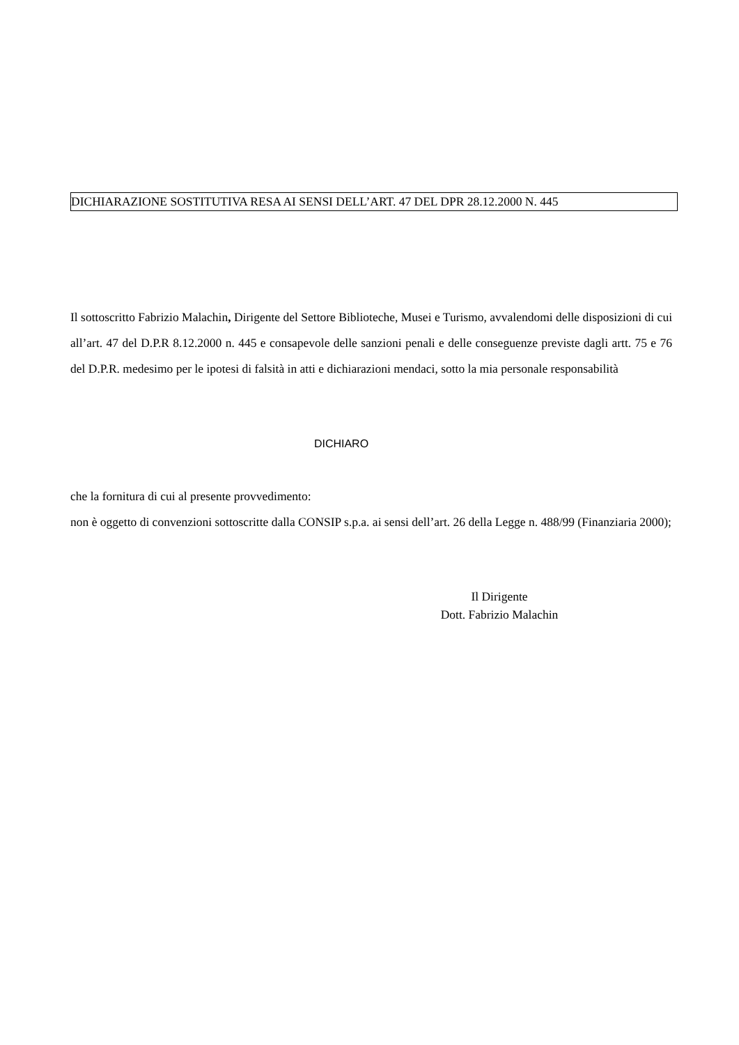DICHIARAZIONE SOSTITUTIVA RESA AI SENSI DELL’ART. 47 DEL DPR 28.12.2000 N. 445
Il sottoscritto Fabrizio Malachin, Dirigente del Settore Biblioteche, Musei e Turismo, avvalendomi delle disposizioni di cui all’art. 47 del D.P.R 8.12.2000 n. 445 e consapevole delle sanzioni penali e delle conseguenze previste dagli artt. 75 e 76 del D.P.R. medesimo per le ipotesi di falsità in atti e dichiarazioni mendaci, sotto la mia personale responsabilità
DICHIARO
che la fornitura di cui al presente provvedimento:
non è oggetto di convenzioni sottoscritte dalla CONSIP s.p.a. ai sensi dell’art. 26 della Legge n. 488/99 (Finanziaria 2000);
Il Dirigente
Dott. Fabrizio Malachin